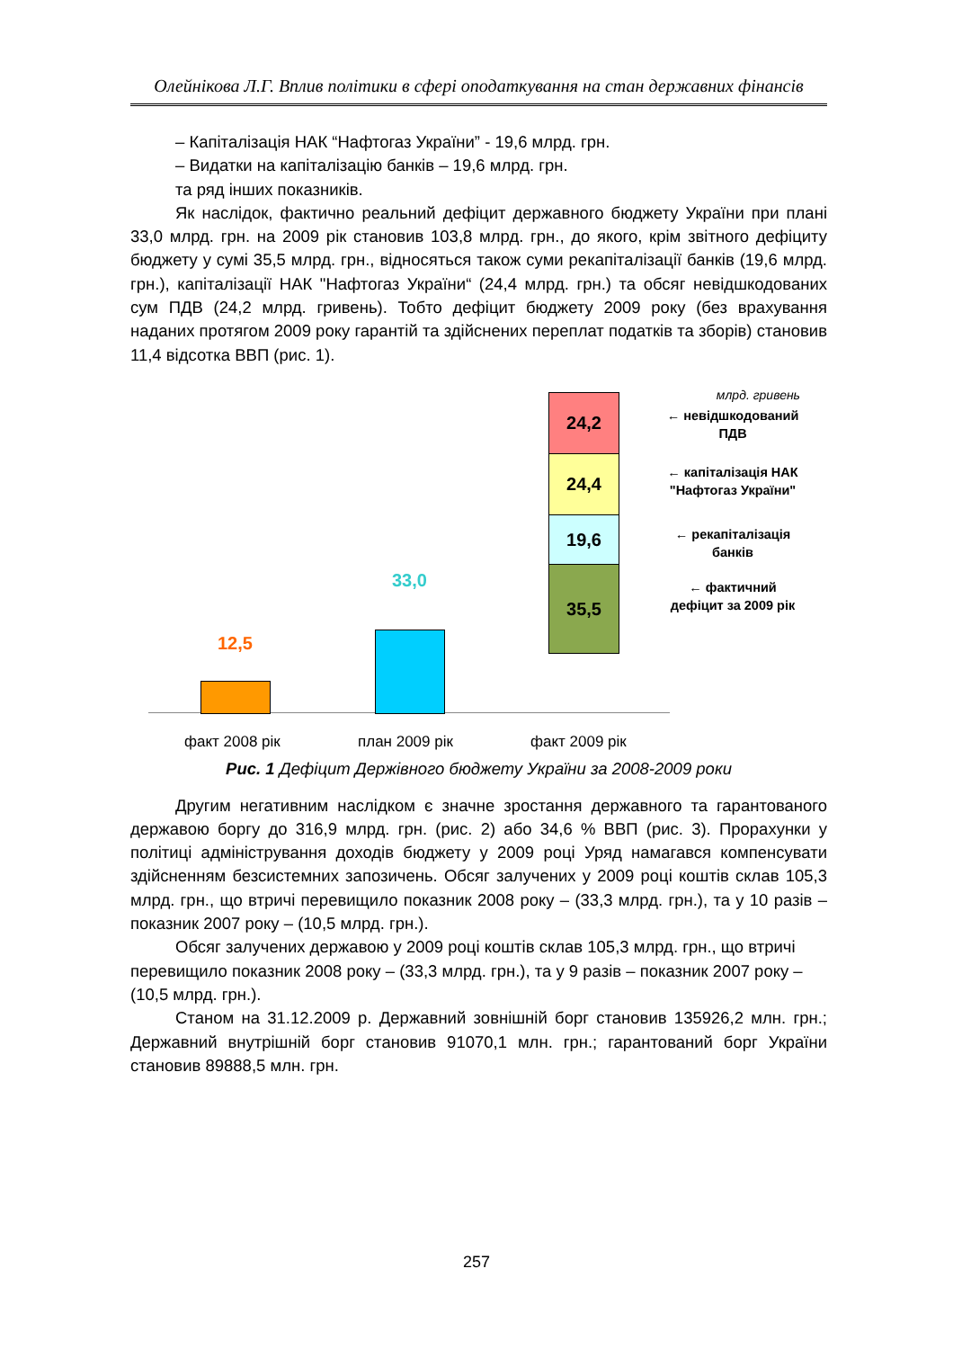Олейнікова Л.Г. Вплив політики в сфері оподаткування на стан державних фінансів
– Капіталізація НАК “Нафтогаз України” - 19,6 млрд. грн.
– Видатки на капіталізацію банків – 19,6 млрд. грн.
та ряд інших показників.
Як наслідок, фактично реальний дефіцит державного бюджету України при плані 33,0 млрд. грн. на 2009 рік становив 103,8 млрд. грн., до якого, крім звітного дефіциту бюджету у сумі 35,5 млрд. грн., відносяться також суми рекапіталізації банків (19,6 млрд. грн.), капіталізації НАК "Нафтогаз України“ (24,4 млрд. грн.) та обсяг невідшкодованих сум ПДВ (24,2 млрд. гривень). Тобто дефіцит бюджету 2009 року (без врахування наданих протягом 2009 року гарантій та здійснених переплат податків та зборів) становив 11,4 відсотка ВВП (рис. 1).
млрд. гривень
12,5
33,0
24,2
24,4
19,6
35,5
← невідшкодований ПДВ
← капіталізація НАК "Нафтогаз України"
← рекапіталізація банків
← фактичний дефіцит за 2009 рік
факт 2008 рік план 2009 рік факт 2009 рік
Рис. 1 Дефіцит Держівного бюджету України за 2008-2009 роки
Другим негативним наслідком є значне зростання державного та гарантованого державою боргу до 316,9 млрд. грн. (рис. 2) або 34,6 % ВВП (рис. 3). Прорахунки у політиці адміністрування доходів бюджету у 2009 році Уряд намагався компенсувати здійсненням безсистемних запозичень. Обсяг залучених у 2009 році коштів склав 105,3 млрд. грн., що втричі перевищило показник 2008 року – (33,3 млрд. грн.), та у 10 разів – показник 2007 року – (10,5 млрд. грн.).
Обсяг залучених державою у 2009 році коштів склав 105,3 млрд. грн., що втричі перевищило показник 2008 року – (33,3 млрд. грн.), та у 9 разів – показник 2007 року – (10,5 млрд. грн.).
Станом на 31.12.2009 р. Державний зовнішній борг становив 135926,2 млн. грн.; Державний внутрішній борг становив 91070,1 млн. грн.; гарантований борг України становив 89888,5 млн. грн.
257